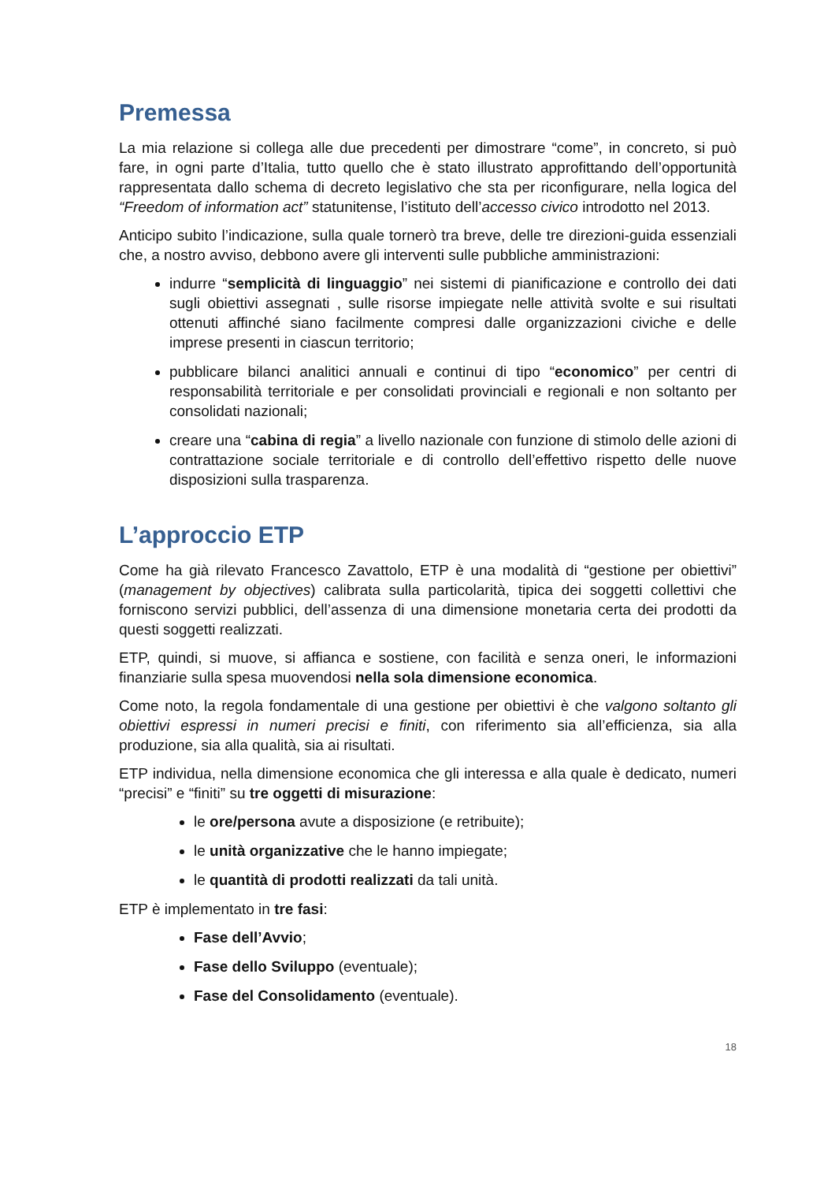Premessa
La mia relazione si collega alle due precedenti per dimostrare “come”, in concreto, si può fare, in ogni parte d’Italia, tutto quello che è stato illustrato approfittando dell’opportunità rappresentata dallo schema di decreto legislativo che sta per riconfigurare, nella logica del “Freedom of information act” statunitense, l’istituto dell’accesso civico introdotto nel 2013.
Anticipo subito l’indicazione, sulla quale tornerò tra breve, delle tre direzioni-guida essenziali che, a nostro avviso, debbono avere gli interventi sulle pubbliche amministrazioni:
indurre “semplicità di linguaggio” nei sistemi di pianificazione e controllo dei dati sugli obiettivi assegnati , sulle risorse impiegate nelle attività svolte e sui risultati ottenuti affinché siano facilmente compresi dalle organizzazioni civiche e delle imprese presenti in ciascun territorio;
pubblicare bilanci analitici annuali e continui di tipo “economico” per centri di responsabilità territoriale e per consolidati provinciali e regionali e non soltanto per consolidati nazionali;
creare una “cabina di regia” a livello nazionale con funzione di stimolo delle azioni di contrattazione sociale territoriale e di controllo dell’effettivo rispetto delle nuove disposizioni sulla trasparenza.
L’approccio ETP
Come ha già rilevato Francesco Zavattolo, ETP è una modalità di “gestione per obiettivi” (management by objectives) calibrata sulla particolarità, tipica dei soggetti collettivi che forniscono servizi pubblici, dell’assenza di una dimensione monetaria certa dei prodotti da questi soggetti realizzati.
ETP, quindi, si muove, si affianca e sostiene, con facilità e senza oneri, le informazioni finanziarie sulla spesa muovendosi nella sola dimensione economica.
Come noto, la regola fondamentale di una gestione per obiettivi è che valgono soltanto gli obiettivi espressi in numeri precisi e finiti, con riferimento sia all’efficienza, sia alla produzione, sia alla qualità, sia ai risultati.
ETP individua, nella dimensione economica che gli interessa e alla quale è dedicato, numeri “precisi” e “finiti” su tre oggetti di misurazione:
le ore/persona avute a disposizione (e retribuite);
le unità organizzative che le hanno impiegate;
le quantità di prodotti realizzati da tali unità.
ETP è implementato in tre fasi:
Fase dell’Avvio;
Fase dello Sviluppo (eventuale);
Fase del Consolidamento (eventuale).
18